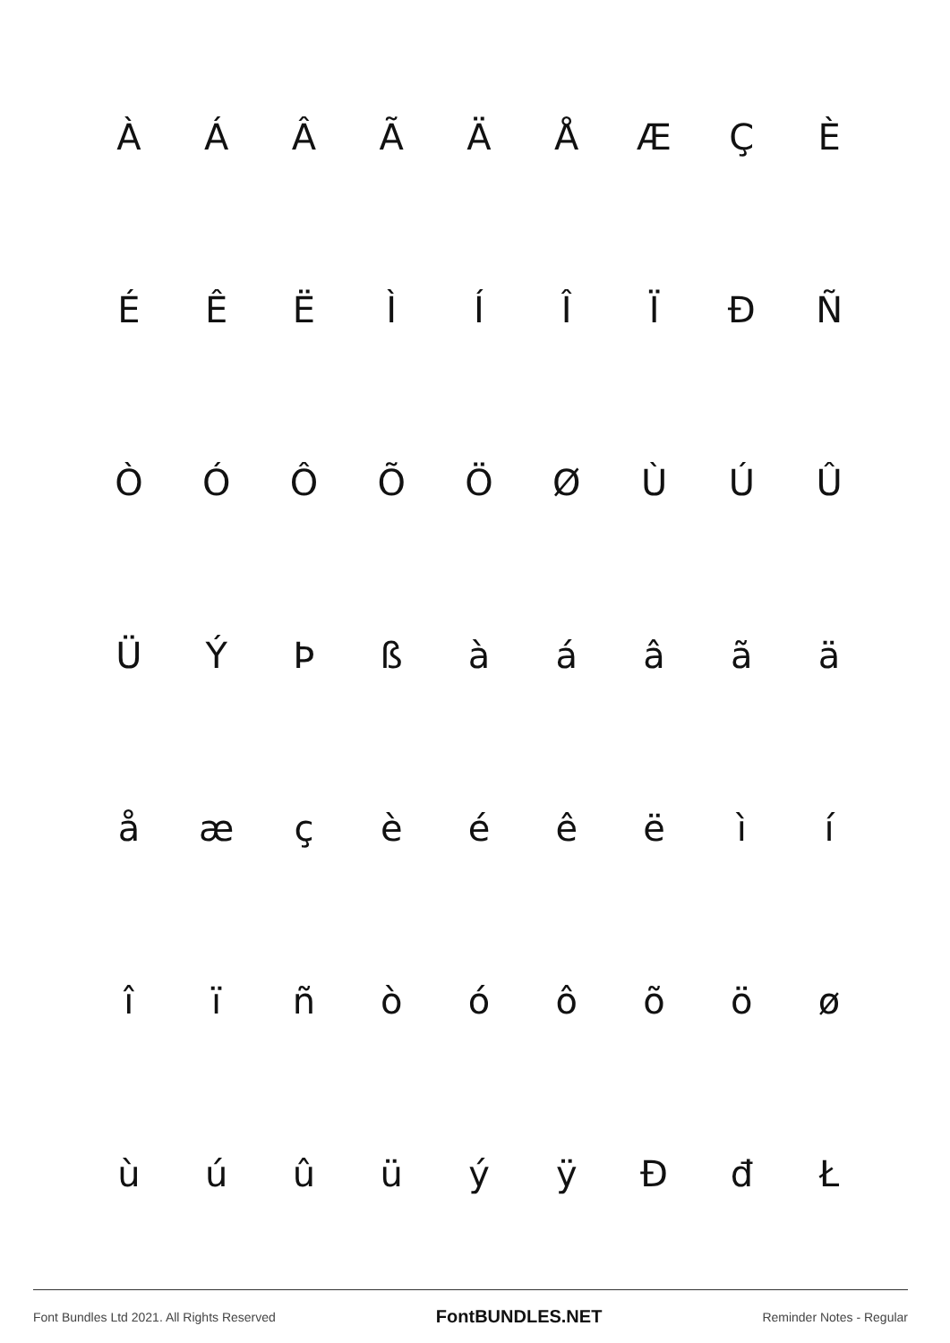À Á Â Ã Ä Å Æ Ç È
É Ê Ë Ì Í Î Ï Ð Ñ
Ò Ó Ô Õ Ö Ø Ù Ú Û
Ü Ý Þ ß à á â ã ä
å æ ç è é ê ë ì í
î ï ñ ò ó ô õ ö ø
ù ú û ü ý ÿ Đ đ Ł
Font Bundles Ltd 2021. All Rights Reserved FontBUNDLES.NET Reminder Notes - Regular